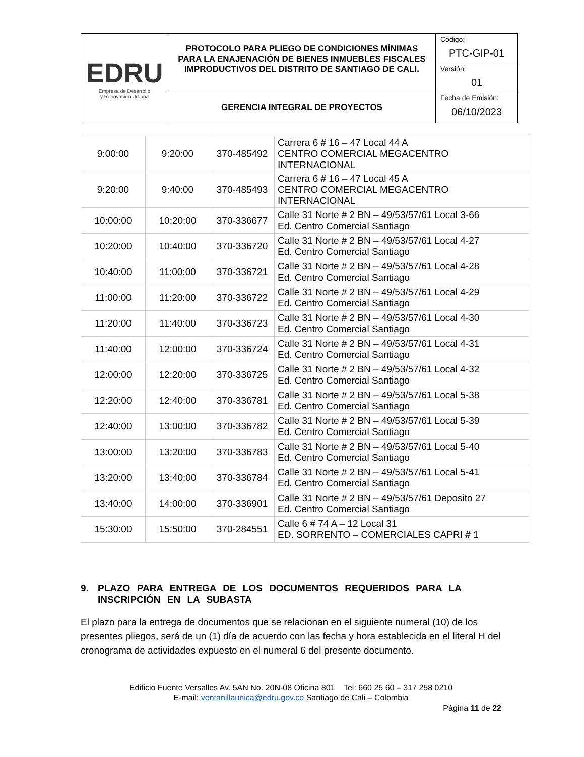| EDRU Empresa de Desarrollo y Renovación Urbana | PROTOCOLO PARA PLIEGO DE CONDICIONES MÍNIMAS PARA LA ENAJENACIÓN DE BIENES INMUEBLES FISCALES IMPRODUCTIVOS DEL DISTRITO DE SANTIAGO DE CALI. | Código: PTC-GIP-01 |
| | | Versión: 01 |
| | GERENCIA INTEGRAL DE PROYECTOS | Fecha de Emisión: 06/10/2023 |
| 9:00:00 | 9:20:00 | 370-485492 | Carrera 6 # 16 – 47 Local 44 A CENTRO COMERCIAL MEGACENTRO INTERNACIONAL |
| 9:20:00 | 9:40:00 | 370-485493 | Carrera 6 # 16 – 47 Local 45 A CENTRO COMERCIAL MEGACENTRO INTERNACIONAL |
| 10:00:00 | 10:20:00 | 370-336677 | Calle 31 Norte # 2 BN – 49/53/57/61 Local 3-66 Ed. Centro Comercial Santiago |
| 10:20:00 | 10:40:00 | 370-336720 | Calle 31 Norte # 2 BN – 49/53/57/61 Local 4-27 Ed. Centro Comercial Santiago |
| 10:40:00 | 11:00:00 | 370-336721 | Calle 31 Norte # 2 BN – 49/53/57/61 Local 4-28 Ed. Centro Comercial Santiago |
| 11:00:00 | 11:20:00 | 370-336722 | Calle 31 Norte # 2 BN – 49/53/57/61 Local 4-29 Ed. Centro Comercial Santiago |
| 11:20:00 | 11:40:00 | 370-336723 | Calle 31 Norte # 2 BN – 49/53/57/61 Local 4-30 Ed. Centro Comercial Santiago |
| 11:40:00 | 12:00:00 | 370-336724 | Calle 31 Norte # 2 BN – 49/53/57/61 Local 4-31 Ed. Centro Comercial Santiago |
| 12:00:00 | 12:20:00 | 370-336725 | Calle 31 Norte # 2 BN – 49/53/57/61 Local 4-32 Ed. Centro Comercial Santiago |
| 12:20:00 | 12:40:00 | 370-336781 | Calle 31 Norte # 2 BN – 49/53/57/61 Local 5-38 Ed. Centro Comercial Santiago |
| 12:40:00 | 13:00:00 | 370-336782 | Calle 31 Norte # 2 BN – 49/53/57/61 Local 5-39 Ed. Centro Comercial Santiago |
| 13:00:00 | 13:20:00 | 370-336783 | Calle 31 Norte # 2 BN – 49/53/57/61 Local 5-40 Ed. Centro Comercial Santiago |
| 13:20:00 | 13:40:00 | 370-336784 | Calle 31 Norte # 2 BN – 49/53/57/61 Local 5-41 Ed. Centro Comercial Santiago |
| 13:40:00 | 14:00:00 | 370-336901 | Calle 31 Norte # 2 BN – 49/53/57/61 Deposito 27 Ed. Centro Comercial Santiago |
| 15:30:00 | 15:50:00 | 370-284551 | Calle 6 # 74 A – 12 Local 31 ED. SORRENTO – COMERCIALES CAPRI # 1 |
9. PLAZO PARA ENTREGA DE LOS DOCUMENTOS REQUERIDOS PARA LA INSCRIPCIÓN EN LA SUBASTA
El plazo para la entrega de documentos que se relacionan en el siguiente numeral (10) de los presentes pliegos, será de un (1) día de acuerdo con las fecha y hora establecida en el literal H del cronograma de actividades expuesto en el numeral 6 del presente documento.
Edificio Fuente Versalles Av. 5AN No. 20N-08 Oficina 801 Tel: 660 25 60 – 317 258 0210
E-mail: ventanillaunica@edru.gov.co Santiago de Cali – Colombia
Página 11 de 22